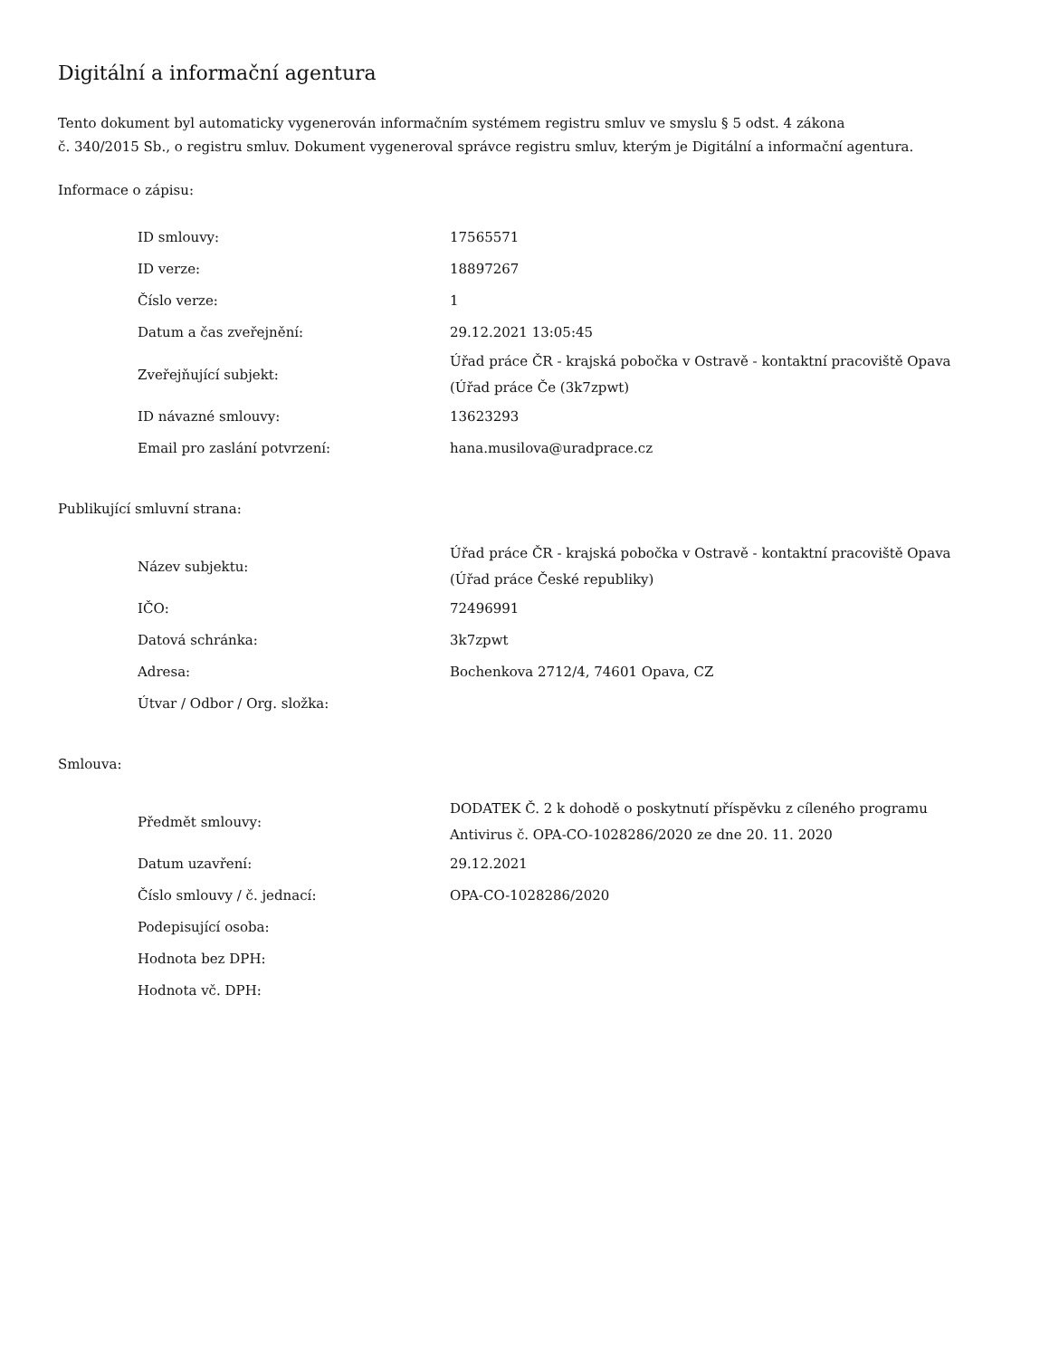Digitální a informační agentura
Tento dokument byl automaticky vygenerován informačním systémem registru smluv ve smyslu § 5 odst. 4 zákona
č. 340/2015 Sb., o registru smluv. Dokument vygeneroval správce registru smluv, kterým je Digitální a informační agentura.
Informace o zápisu:
| ID smlouvy: | 17565571 |
| ID verze: | 18897267 |
| Číslo verze: | 1 |
| Datum a čas zveřejnění: | 29.12.2021 13:05:45 |
| Zveřejňující subjekt: | Úřad práce ČR - krajská pobočka v Ostravě - kontaktní pracoviště Opava (Úřad práce Če (3k7zpwt) |
| ID návazné smlouvy: | 13623293 |
| Email pro zaslání potvrzení: | hana.musilova@uradprace.cz |
Publikující smluvní strana:
| Název subjektu: | Úřad práce ČR - krajská pobočka v Ostravě - kontaktní pracoviště Opava (Úřad práce České republiky) |
| IČO: | 72496991 |
| Datová schránka: | 3k7zpwt |
| Adresa: | Bochenkova 2712/4, 74601 Opava, CZ |
| Útvar / Odbor / Org. složka: | |
Smlouva:
| Předmět smlouvy: | DODATEK Č. 2 k dohodě o poskytnutí příspěvku z cíleného programu Antivirus č. OPA-CO-1028286/2020 ze dne 20. 11. 2020 |
| Datum uzavření: | 29.12.2021 |
| Číslo smlouvy / č. jednací: | OPA-CO-1028286/2020 |
| Podepisující osoba: | |
| Hodnota bez DPH: | |
| Hodnota vč. DPH: | |